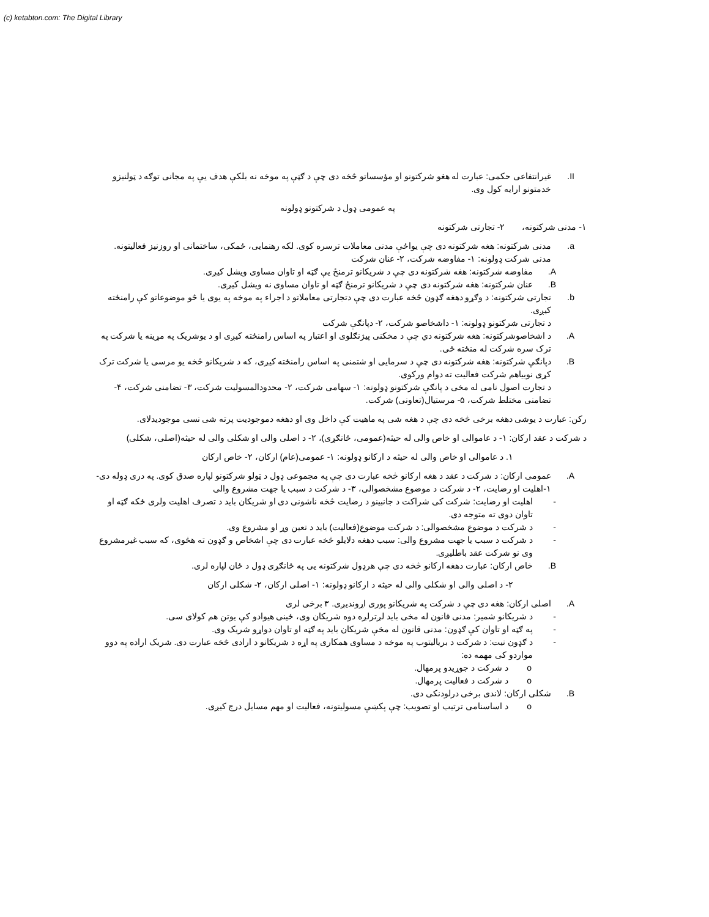(c) ketabton.com: The Digital Library
II. غیرانتفاعی حکمی: عبارت له هغو شرکتونو او مؤسساتو څخه دی چې د ګټې په موخه نه بلکې هدف یې په مجانی توګه د ټولنیزو خدمتونو ارایه کول وی.
په عمومی ډول د شرکتونو ډولونه
۱- مدنی شرکتونه، ۲- تجارتی شرکتونه
a. مدنی شرکتونه: هغه شرکتونه دی چې یواځې مدنی معاملات ترسره کوی. لکه رهنمایی، ځمکی، ساختمانی او روزنیز فعالیتونه.
مدنی شرکت ډولونه: ۱- مفاوضه شرکت، ۲- عنان شرکت
A. مفاوضه شرکتونه: هغه شرکتونه دی چې د شریکانو ترمنځ یې ګټه او تاوان مساوی ویشل کیږی.
B. عنان شرکتونه: هغه شرکتونه دی چې د شریکانو ترمنځ ګټه او تاوان مساوی نه ویشل کیږی.
b. تجارتی شرکتونه: د وګړو دهغه ګډون څخه عبارت دی چې دتجارتی معاملاتو د اجراء په موخه په یوی یا څو موضوعاتو کې رامنځته کیږی.
د تجارتی شرکتونو ډولونه: ۱- داشخاصو شرکت، ۲- دپانګې شرکت
A. د اشخاصوشرکتونه: هغه شرکتونه دي چې د مخکنی پیژنګلوی او اعتبار په اساس رامنځته کیږی او د یوشریک په مړینه یا شرکت په ترک سره شرکت له منځته ځی.
B. دپانګې شرکتونه: هغه شرکتونه دی چې د سرمایی او شتمنی په اساس رامنځته کیږی، که د شریکانو څخه یو مرسی یا شرکت ترک کړی نوبیاهم شرکت فعالیت ته دوام ورکوی.
د تجارت اصول نامی له مخی د پانګې شرکتونو ډولونه: ۱- سهامی شرکت، ۲- محدودالمسولیت شرکت، ۳- تضامنی شرکت، ۴- تضامنی مختلط شرکت، ۵- مرستیال(تعاونی) شرکت.
رکن: عبارت د یوشی دهغه برخی څخه دی چې د هغه شی په ماهیت کې داخل وی او دهغه دموجودیت پرته شی نسی موجودیدلای.
د شرکت د عقد ارکان: ۱- د عاموالی او خاص والی له حیثه(عمومی، ځانګړی)، ۲- د اصلی والی او شکلی والی له حیثه(اصلی، شکلی)
۱. د عاموالی او خاص والی له حیثه د ارکانو ډولونه: ۱- عمومی(عام) ارکان، ۲- خاص ارکان
A. عمومی ارکان: د شرکت د عقد د هغه ارکانو څخه عبارت دی چې په مجموعی ډول د ټولو شرکتونو لپاره صدق کوی. په دری ډوله دی- ۱-اهلیت او رضایت، ۲- د شرکت د موضوع مشخصوالی، ۳- د شرکت د سبب یا جهت مشروع والی
- اهلیت او رضایت: شرکت کی شراکت د جانبینو د رضایت څخه ناشونی دی او شریکان باید د تصرف اهلیت ولری ځکه ګټه او تاوان دوی ته متوجه دی.
- د شرکت د موضوع مشخصوالی: د شرکت موضوع(فعالیت) باید د تعین وړ او مشروع وی.
- د شرکت د سبب یا جهت مشروع والی: سبب دهغه دلایلو څخه عبارت دی چې اشخاص و ګډون ته هڅوی، که سبب غیرمشروع وی نو شرکت عقد باطلیږی.
B. خاص ارکان: عبارت دهغه ارکانو څخه دی چې هرډول شرکتونه یی په ځانګړی ډول د ځان لپاره لری.
۲- د اصلی والی او شکلی والی له حیثه د ارکانو ډولونه: ۱- اصلی ارکان، ۲- شکلی ارکان
A. اصلی ارکان: هغه دی چې د شرکت په شریکانو پوری اړوندیږی. ۳ برخی لری
- د شریکانو شمیر: مدنی قانون له مخی باید لږترلږه دوه شریکان وی، ځینی هیوادو کې یوتن هم کولای سی.
- په ګټه او تاوان کې ګډون: مدنی قانون له مخې شریکان باید په ګټه او تاوان دواړو شریک وی.
- د ګډون نیت: د شرکت د بریالیتوب په موخه د مساوی همکاری په اړه د شریکانو د ارادی څخه عبارت دی. شریک اراده په دوو مواردو کی مهمه ده:
o د شرکت د جوړیدو پرمهال.
o د شرکت د فعالیت پرمهال.
B. شکلی ارکان: لاندی برخی درلودنکی دی.
o د اساسنامی ترتیب او تصویب: چې پکښې مسولیتونه، فعالیت او مهم مسایل درج کیږی.